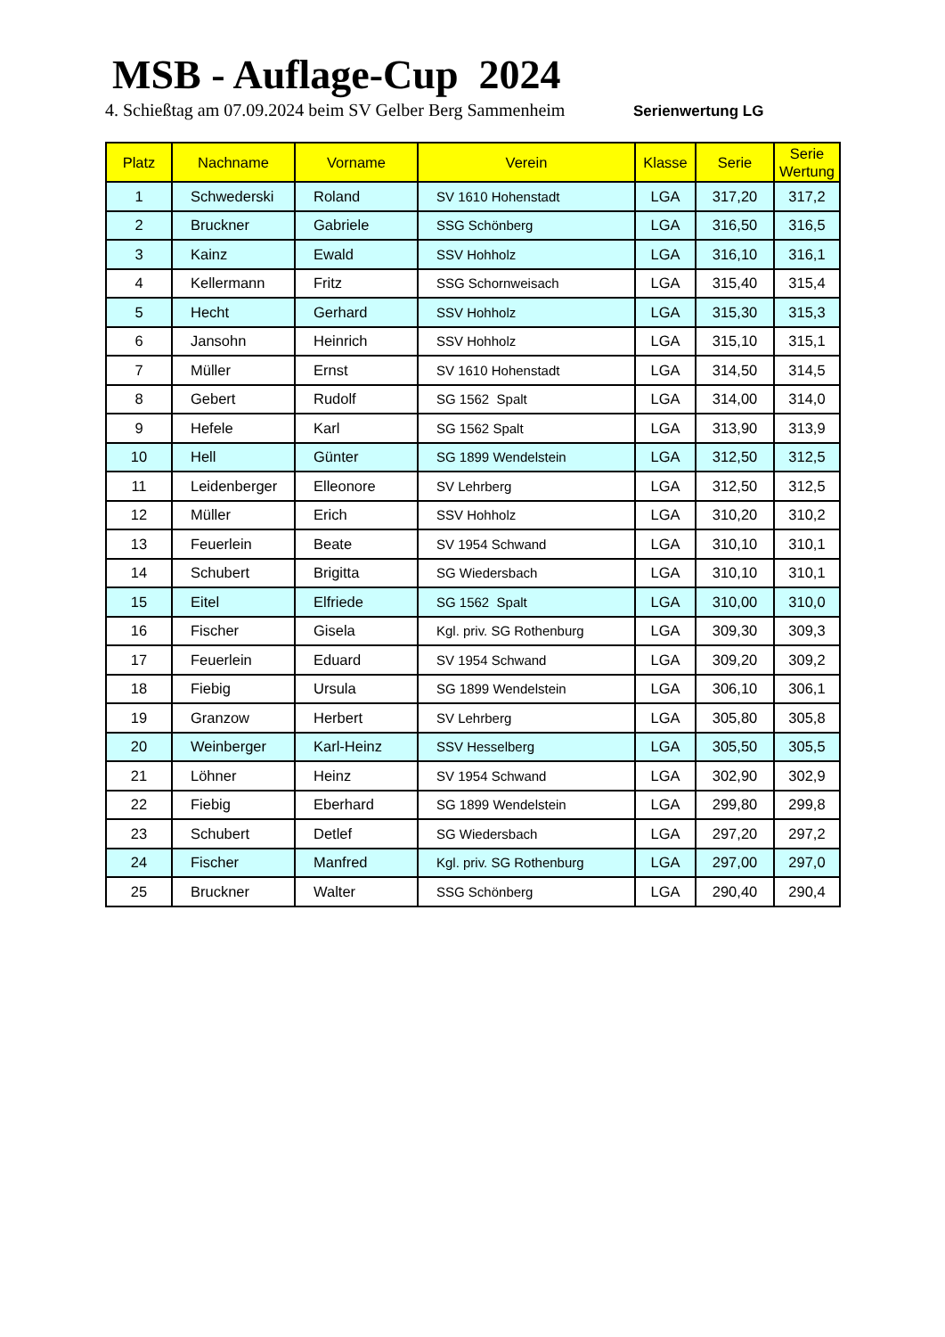MSB - Auflage-Cup 2024
4. Schießtag am 07.09.2024 beim SV Gelber Berg Sammenheim
Serienwertung LG
| Platz | Nachname | Vorname | Verein | Klasse | Serie | Serie Wertung |
| --- | --- | --- | --- | --- | --- | --- |
| 1 | Schwederski | Roland | SV 1610 Hohenstadt | LGA | 317,20 | 317,2 |
| 2 | Bruckner | Gabriele | SSG Schönberg | LGA | 316,50 | 316,5 |
| 3 | Kainz | Ewald | SSV Hohholz | LGA | 316,10 | 316,1 |
| 4 | Kellermann | Fritz | SSG Schornweisach | LGA | 315,40 | 315,4 |
| 5 | Hecht | Gerhard | SSV Hohholz | LGA | 315,30 | 315,3 |
| 6 | Jansohn | Heinrich | SSV Hohholz | LGA | 315,10 | 315,1 |
| 7 | Müller | Ernst | SV 1610 Hohenstadt | LGA | 314,50 | 314,5 |
| 8 | Gebert | Rudolf | SG 1562 Spalt | LGA | 314,00 | 314,0 |
| 9 | Hefele | Karl | SG 1562 Spalt | LGA | 313,90 | 313,9 |
| 10 | Hell | Günter | SG 1899 Wendelstein | LGA | 312,50 | 312,5 |
| 11 | Leidenberger | Elleonore | SV Lehrberg | LGA | 312,50 | 312,5 |
| 12 | Müller | Erich | SSV Hohholz | LGA | 310,20 | 310,2 |
| 13 | Feuerlein | Beate | SV 1954 Schwand | LGA | 310,10 | 310,1 |
| 14 | Schubert | Brigitta | SG Wiedersbach | LGA | 310,10 | 310,1 |
| 15 | Eitel | Elfriede | SG 1562 Spalt | LGA | 310,00 | 310,0 |
| 16 | Fischer | Gisela | Kgl. priv. SG Rothenburg | LGA | 309,30 | 309,3 |
| 17 | Feuerlein | Eduard | SV 1954 Schwand | LGA | 309,20 | 309,2 |
| 18 | Fiebig | Ursula | SG 1899 Wendelstein | LGA | 306,10 | 306,1 |
| 19 | Granzow | Herbert | SV Lehrberg | LGA | 305,80 | 305,8 |
| 20 | Weinberger | Karl-Heinz | SSV Hesselberg | LGA | 305,50 | 305,5 |
| 21 | Löhner | Heinz | SV 1954 Schwand | LGA | 302,90 | 302,9 |
| 22 | Fiebig | Eberhard | SG 1899 Wendelstein | LGA | 299,80 | 299,8 |
| 23 | Schubert | Detlef | SG Wiedersbach | LGA | 297,20 | 297,2 |
| 24 | Fischer | Manfred | Kgl. priv. SG Rothenburg | LGA | 297,00 | 297,0 |
| 25 | Bruckner | Walter | SSG Schönberg | LGA | 290,40 | 290,4 |